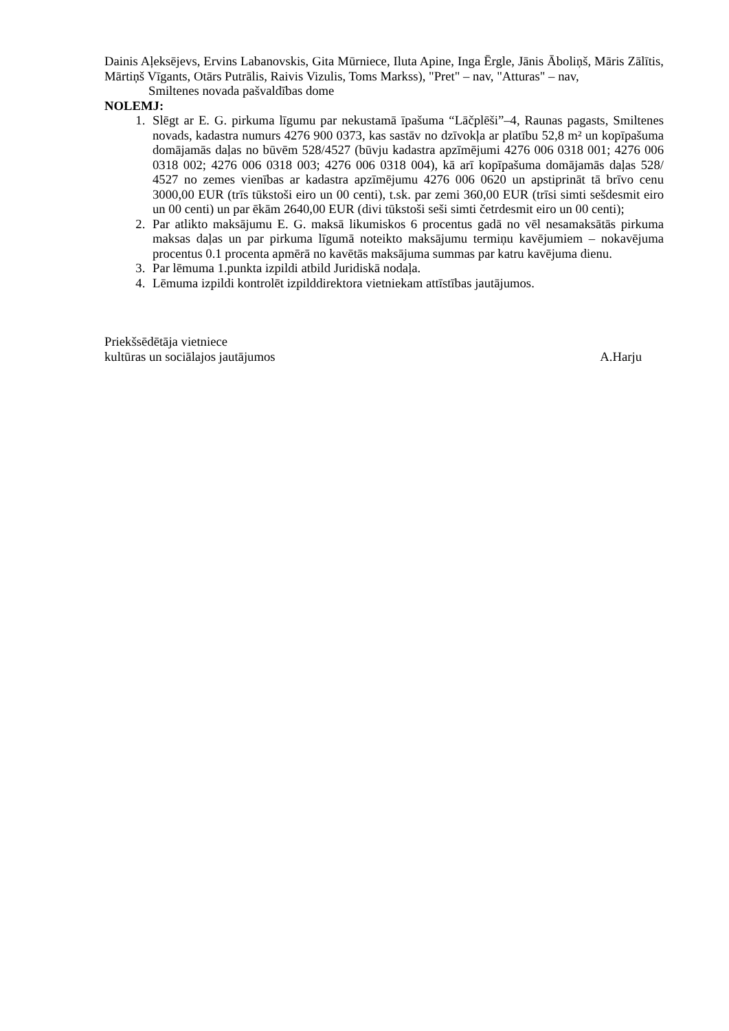Dainis Aļeksējevs, Ervins Labanovskis, Gita Mūrniece, Iluta Apine, Inga Ērgle, Jānis Āboliņš, Māris Zālītis, Mārtiņš Vīgants, Otārs Putrālis, Raivis Vizulis, Toms Markss), "Pret" – nav, "Atturas" – nav,
Smiltenes novada pašvaldības dome
NOLEMJ:
1. Slēgt ar E. G. pirkuma līgumu par nekustamā īpašuma “Lāčplēši”–4, Raunas pagasts, Smiltenes novads, kadastra numurs 4276 900 0373, kas sastāv no dzīvokļa ar platību 52,8 m² un kopīpašuma domājamās daļas no būvēm 528/4527 (būvju kadastra apzīmējumi 4276 006 0318 001; 4276 006 0318 002; 4276 006 0318 003; 4276 006 0318 004), kā arī kopīpašuma domājamās daļas 528/ 4527 no zemes vienības ar kadastra apzīmējumu 4276 006 0620 un apstiprināt tā brīvo cenu 3000,00 EUR (trīs tūkstoši eiro un 00 centi), t.sk. par zemi 360,00 EUR (trīsi simti sešdesmit eiro un 00 centi) un par ēkām 2640,00 EUR (divi tūkstoši seši simti četrdesmit eiro un 00 centi);
2. Par atlikto maksājumu E. G. maksā likumiskos 6 procentus gadā no vēl nesamaksātās pirkuma maksas daļas un par pirkuma līgumā noteikto maksājumu termiņu kavējumiem – nokavējuma procentus 0.1 procenta apmērā no kavētās maksājuma summas par katru kavējuma dienu.
3. Par lēmuma 1.punkta izpildi atbild Juridiskā nodaļa.
4. Lēmuma izpildi kontrolēt izpilddirektora vietniekam attīstības jautājumos.
Priekšsēdētāja vietniece
kultūras un sociālajos jautājumos A.Harju